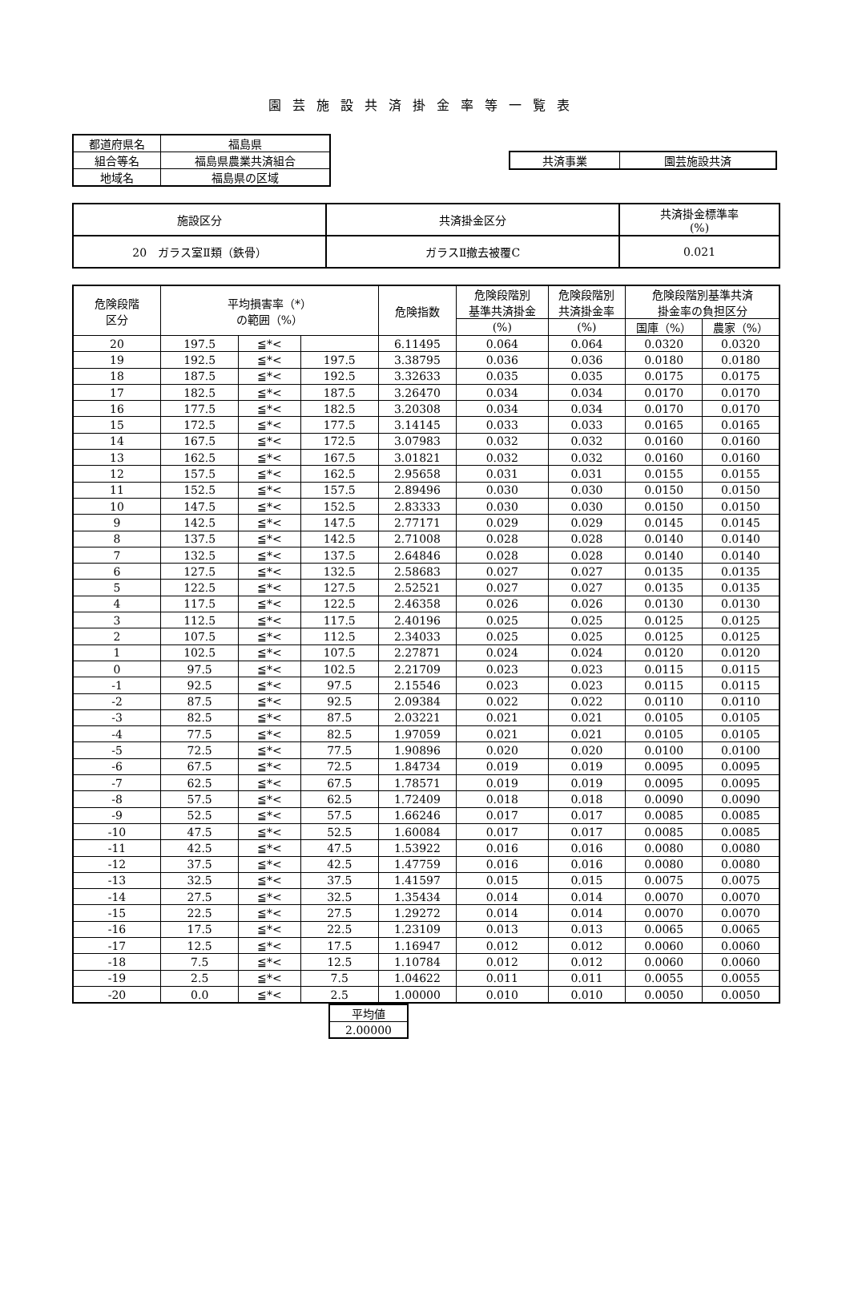園芸施設共済掛金率等一覧表
| 都道府県名 | 福島県 |
| 組合等名 | 福島県農業共済組合 |
| 地域名 | 福島県の区域 |
| 共済事業 | 園芸施設共済 |
| 施設区分 | 共済掛金区分 | 共済掛金標準率 (%) |
| --- | --- | --- |
| 20 ガラス室Ⅱ類（鉄骨） | ガラスⅡ撤去被覆C | 0.021 |
| 危険段階 区分 | 平均損害率（*） の範囲（%） | | | 危険指数 | 危険段階別 基準共済掛金 | 危険段階別 共済掛金率 | 危険段階別基準共済 掛金率の負担区分 | |
| --- | --- | --- | --- | --- | --- | --- | --- | --- |
| | | | | | (%) | (%) | 国庫（%） | 農家（%） |
| 20 | 197.5 | ≦*< | | 6.11495 | 0.064 | 0.064 | 0.0320 | 0.0320 |
| 19 | 192.5 | ≦*< | 197.5 | 3.38795 | 0.036 | 0.036 | 0.0180 | 0.0180 |
| 18 | 187.5 | ≦*< | 192.5 | 3.32633 | 0.035 | 0.035 | 0.0175 | 0.0175 |
| 17 | 182.5 | ≦*< | 187.5 | 3.26470 | 0.034 | 0.034 | 0.0170 | 0.0170 |
| 16 | 177.5 | ≦*< | 182.5 | 3.20308 | 0.034 | 0.034 | 0.0170 | 0.0170 |
| 15 | 172.5 | ≦*< | 177.5 | 3.14145 | 0.033 | 0.033 | 0.0165 | 0.0165 |
| 14 | 167.5 | ≦*< | 172.5 | 3.07983 | 0.032 | 0.032 | 0.0160 | 0.0160 |
| 13 | 162.5 | ≦*< | 167.5 | 3.01821 | 0.032 | 0.032 | 0.0160 | 0.0160 |
| 12 | 157.5 | ≦*< | 162.5 | 2.95658 | 0.031 | 0.031 | 0.0155 | 0.0155 |
| 11 | 152.5 | ≦*< | 157.5 | 2.89496 | 0.030 | 0.030 | 0.0150 | 0.0150 |
| 10 | 147.5 | ≦*< | 152.5 | 2.83333 | 0.030 | 0.030 | 0.0150 | 0.0150 |
| 9 | 142.5 | ≦*< | 147.5 | 2.77171 | 0.029 | 0.029 | 0.0145 | 0.0145 |
| 8 | 137.5 | ≦*< | 142.5 | 2.71008 | 0.028 | 0.028 | 0.0140 | 0.0140 |
| 7 | 132.5 | ≦*< | 137.5 | 2.64846 | 0.028 | 0.028 | 0.0140 | 0.0140 |
| 6 | 127.5 | ≦*< | 132.5 | 2.58683 | 0.027 | 0.027 | 0.0135 | 0.0135 |
| 5 | 122.5 | ≦*< | 127.5 | 2.52521 | 0.027 | 0.027 | 0.0135 | 0.0135 |
| 4 | 117.5 | ≦*< | 122.5 | 2.46358 | 0.026 | 0.026 | 0.0130 | 0.0130 |
| 3 | 112.5 | ≦*< | 117.5 | 2.40196 | 0.025 | 0.025 | 0.0125 | 0.0125 |
| 2 | 107.5 | ≦*< | 112.5 | 2.34033 | 0.025 | 0.025 | 0.0125 | 0.0125 |
| 1 | 102.5 | ≦*< | 107.5 | 2.27871 | 0.024 | 0.024 | 0.0120 | 0.0120 |
| 0 | 97.5 | ≦*< | 102.5 | 2.21709 | 0.023 | 0.023 | 0.0115 | 0.0115 |
| -1 | 92.5 | ≦*< | 97.5 | 2.15546 | 0.023 | 0.023 | 0.0115 | 0.0115 |
| -2 | 87.5 | ≦*< | 92.5 | 2.09384 | 0.022 | 0.022 | 0.0110 | 0.0110 |
| -3 | 82.5 | ≦*< | 87.5 | 2.03221 | 0.021 | 0.021 | 0.0105 | 0.0105 |
| -4 | 77.5 | ≦*< | 82.5 | 1.97059 | 0.021 | 0.021 | 0.0105 | 0.0105 |
| -5 | 72.5 | ≦*< | 77.5 | 1.90896 | 0.020 | 0.020 | 0.0100 | 0.0100 |
| -6 | 67.5 | ≦*< | 72.5 | 1.84734 | 0.019 | 0.019 | 0.0095 | 0.0095 |
| -7 | 62.5 | ≦*< | 67.5 | 1.78571 | 0.019 | 0.019 | 0.0095 | 0.0095 |
| -8 | 57.5 | ≦*< | 62.5 | 1.72409 | 0.018 | 0.018 | 0.0090 | 0.0090 |
| -9 | 52.5 | ≦*< | 57.5 | 1.66246 | 0.017 | 0.017 | 0.0085 | 0.0085 |
| -10 | 47.5 | ≦*< | 52.5 | 1.60084 | 0.017 | 0.017 | 0.0085 | 0.0085 |
| -11 | 42.5 | ≦*< | 47.5 | 1.53922 | 0.016 | 0.016 | 0.0080 | 0.0080 |
| -12 | 37.5 | ≦*< | 42.5 | 1.47759 | 0.016 | 0.016 | 0.0080 | 0.0080 |
| -13 | 32.5 | ≦*< | 37.5 | 1.41597 | 0.015 | 0.015 | 0.0075 | 0.0075 |
| -14 | 27.5 | ≦*< | 32.5 | 1.35434 | 0.014 | 0.014 | 0.0070 | 0.0070 |
| -15 | 22.5 | ≦*< | 27.5 | 1.29272 | 0.014 | 0.014 | 0.0070 | 0.0070 |
| -16 | 17.5 | ≦*< | 22.5 | 1.23109 | 0.013 | 0.013 | 0.0065 | 0.0065 |
| -17 | 12.5 | ≦*< | 17.5 | 1.16947 | 0.012 | 0.012 | 0.0060 | 0.0060 |
| -18 | 7.5 | ≦*< | 12.5 | 1.10784 | 0.012 | 0.012 | 0.0060 | 0.0060 |
| -19 | 2.5 | ≦*< | 7.5 | 1.04622 | 0.011 | 0.011 | 0.0055 | 0.0055 |
| -20 | 0.0 | ≦*< | 2.5 | 1.00000 | 0.010 | 0.010 | 0.0050 | 0.0050 |
| 平均値 |
| 2.00000 |